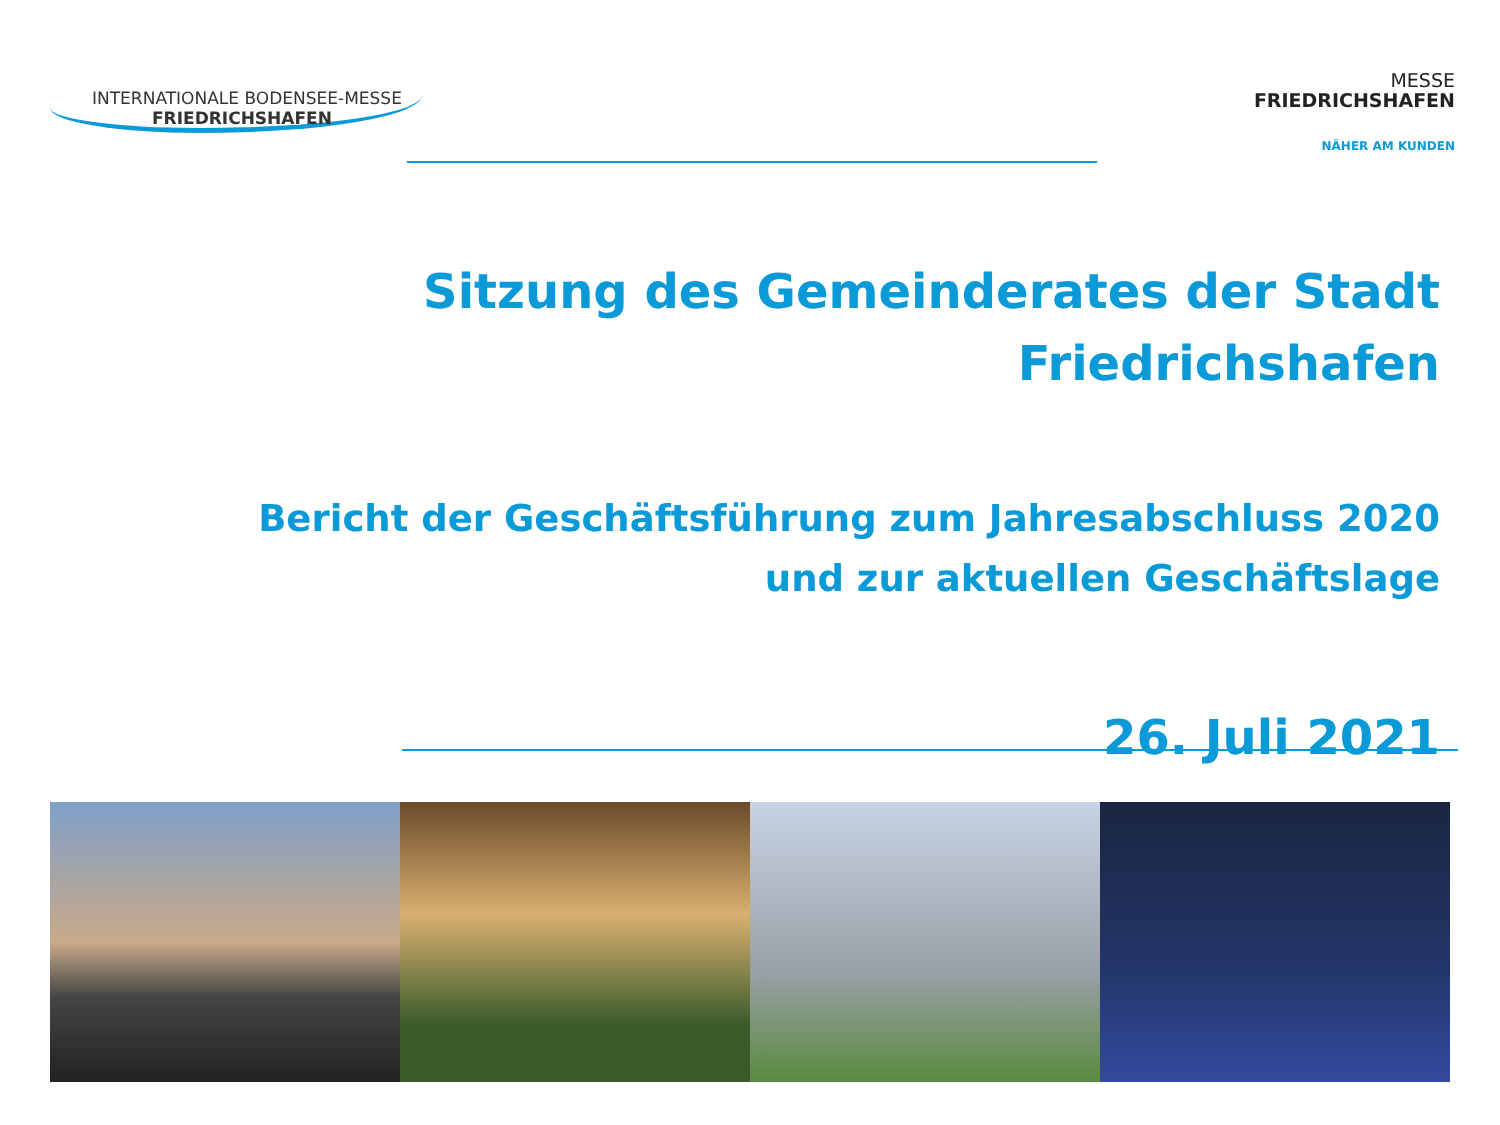INTERNATIONALE BODENSEE-MESSE
FRIEDRICHSHAFEN
MESSE
FRIEDRICHSHAFEN
NÄHER AM KUNDEN
Sitzung des Gemeinderates der Stadt
Friedrichshafen
Bericht der Geschäftsführung zum Jahresabschluss 2020
und zur aktuellen Geschäftslage
26. Juli 2021